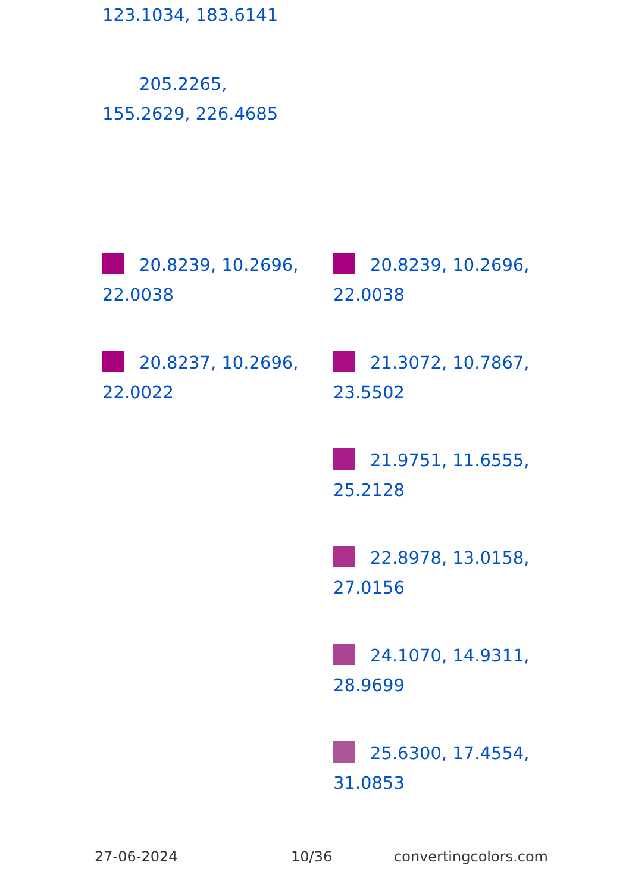123.1034, 183.6141
205.2265,
155.2629, 226.4685
20.8239, 10.2696,
22.0038
20.8237, 10.2696,
22.0022
20.8239, 10.2696,
22.0038
21.3072, 10.7867,
23.5502
21.9751, 11.6555,
25.2128
22.8978, 13.0158,
27.0156
24.1070, 14.9311,
28.9699
25.6300, 17.4554,
31.0853
27-06-2024 10/36 convertingcolors.com